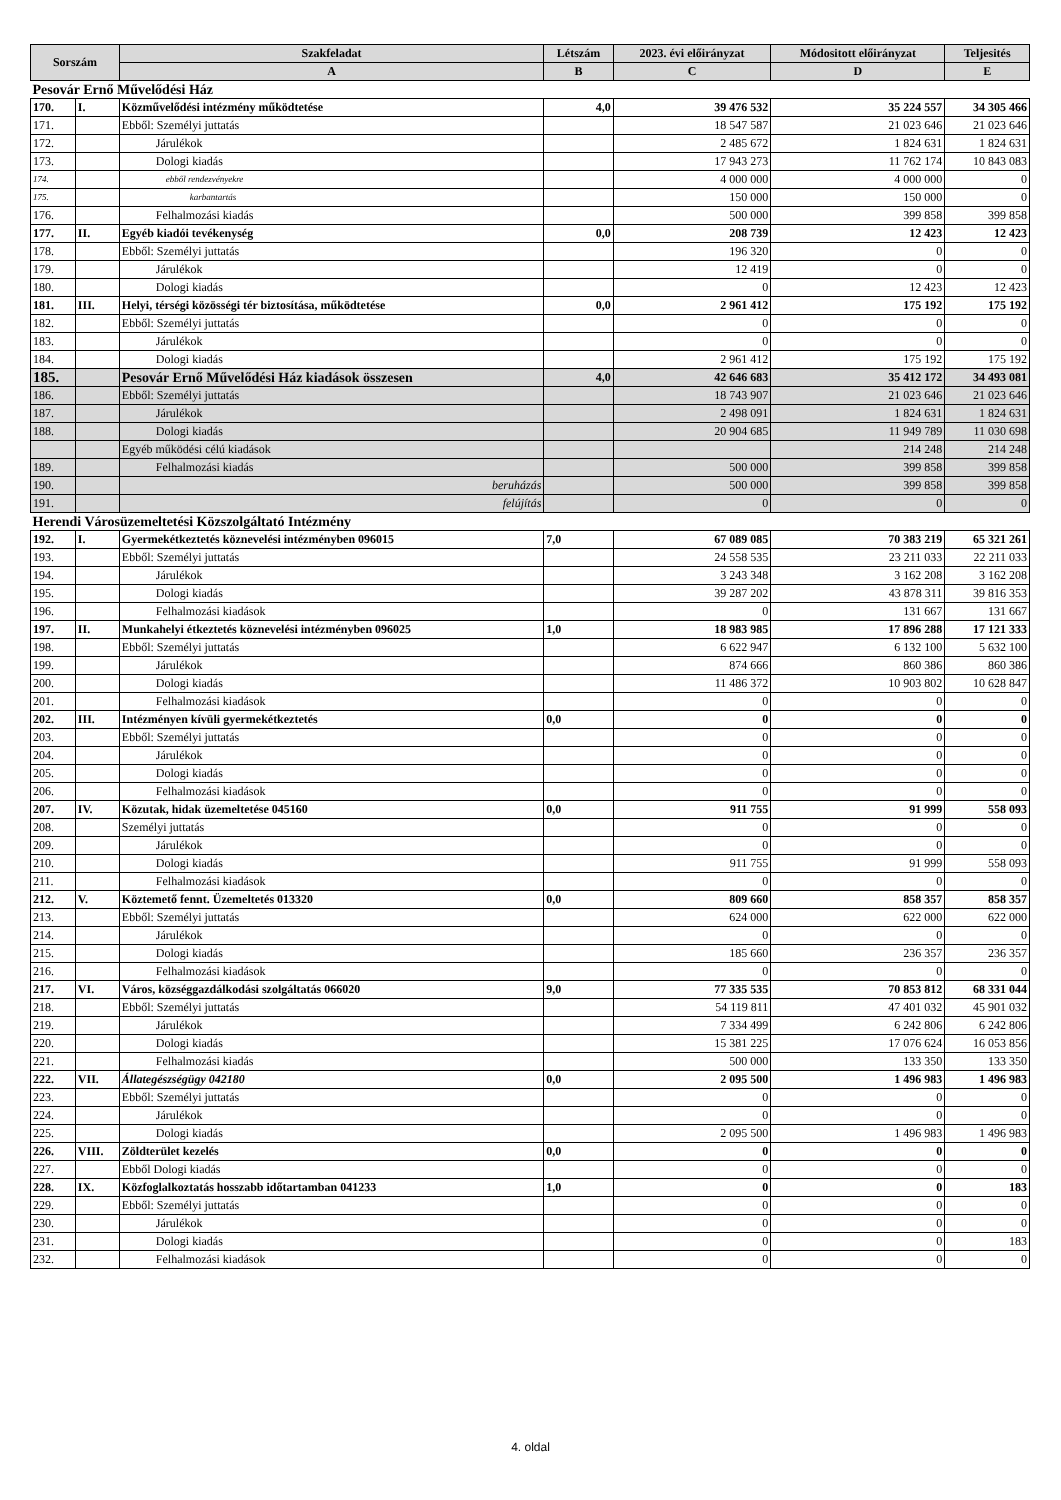| Sorszám | | Szakfeladat | Létszám | 2023. évi előirányzat | Módositott előirányzat | Teljesités |
| --- | --- | --- | --- | --- | --- | --- |
| | | A | B | C | D | E |
| Pesovár Ernő Művelődési Ház | | | | | | |
| 170. | I. | Közművelődési intézmény működtetése | 4,0 | 39 476 532 | 35 224 557 | 34 305 466 |
| 171. | | Ebből: Személyi juttatás | | 18 547 587 | 21 023 646 | 21 023 646 |
| 172. | | Járulékok | | 2 485 672 | 1 824 631 | 1 824 631 |
| 173. | | Dologi kiadás | | 17 943 273 | 11 762 174 | 10 843 083 |
| 174. | | ebből rendezvényekre | | 4 000 000 | 4 000 000 | 0 |
| 175. | | karbantartás | | 150 000 | 150 000 | 0 |
| 176. | | Felhalmozási kiadás | | 500 000 | 399 858 | 399 858 |
| 177. | II. | Egyéb kiadói tevékenység | 0,0 | 208 739 | 12 423 | 12 423 |
| 178. | | Ebből: Személyi juttatás | | 196 320 | 0 | 0 |
| 179. | | Járulékok | | 12 419 | 0 | 0 |
| 180. | | Dologi kiadás | | 0 | 12 423 | 12 423 |
| 181. | III. | Helyi, térségi közösségi tér biztosítása, működtetése | 0,0 | 2 961 412 | 175 192 | 175 192 |
| 182. | | Ebből: Személyi juttatás | | 0 | 0 | 0 |
| 183. | | Járulékok | | 0 | 0 | 0 |
| 184. | | Dologi kiadás | | 2 961 412 | 175 192 | 175 192 |
| 185. | | Pesovár Ernő Művelődési Ház kiadások összesen | 4,0 | 42 646 683 | 35 412 172 | 34 493 081 |
| 186. | | Ebből: Személyi juttatás | | 18 743 907 | 21 023 646 | 21 023 646 |
| 187. | | Járulékok | | 2 498 091 | 1 824 631 | 1 824 631 |
| 188. | | Dologi kiadás | | 20 904 685 | 11 949 789 | 11 030 698 |
| | | Egyéb működési célú kiadások | | | 214 248 | 214 248 |
| 189. | | Felhalmozási kiadás | | 500 000 | 399 858 | 399 858 |
| 190. | | beruházás | | 500 000 | 399 858 | 399 858 |
| 191. | | felújítás | | 0 | 0 | 0 |
| Herendi Városüzemeltetési Közszolgáltató Intézmény | | | | | | |
| 192. | I. | Gyermekétkeztetés köznevelési intézményben 096015 | 7,0 | 67 089 085 | 70 383 219 | 65 321 261 |
| 193. | | Ebből: Személyi juttatás | | 24 558 535 | 23 211 033 | 22 211 033 |
| 194. | | Járulékok | | 3 243 348 | 3 162 208 | 3 162 208 |
| 195. | | Dologi kiadás | | 39 287 202 | 43 878 311 | 39 816 353 |
| 196. | | Felhalmozási kiadások | | 0 | 131 667 | 131 667 |
| 197. | II. | Munkahelyi étkeztetés köznevelési intézményben 096025 | 1,0 | 18 983 985 | 17 896 288 | 17 121 333 |
| 198. | | Ebből: Személyi juttatás | | 6 622 947 | 6 132 100 | 5 632 100 |
| 199. | | Járulékok | | 874 666 | 860 386 | 860 386 |
| 200. | | Dologi kiadás | | 11 486 372 | 10 903 802 | 10 628 847 |
| 201. | | Felhalmozási kiadások | | 0 | 0 | 0 |
| 202. | III. | Intézményen kívüli gyermekétkeztetés | 0,0 | 0 | 0 | 0 |
| 203. | | Ebből: Személyi juttatás | | 0 | 0 | 0 |
| 204. | | Járulékok | | 0 | 0 | 0 |
| 205. | | Dologi kiadás | | 0 | 0 | 0 |
| 206. | | Felhalmozási kiadások | | 0 | 0 | 0 |
| 207. | IV. | Közutak, hidak üzemeltetése 045160 | 0,0 | 911 755 | 91 999 | 558 093 |
| 208. | | Személyi juttatás | | 0 | 0 | 0 |
| 209. | | Járulékok | | 0 | 0 | 0 |
| 210. | | Dologi kiadás | | 911 755 | 91 999 | 558 093 |
| 211. | | Felhalmozási kiadások | | 0 | 0 | 0 |
| 212. | V. | Köztemető fennt. Üzemeltetés 013320 | 0,0 | 809 660 | 858 357 | 858 357 |
| 213. | | Ebből: Személyi juttatás | | 624 000 | 622 000 | 622 000 |
| 214. | | Járulékok | | 0 | 0 | 0 |
| 215. | | Dologi kiadás | | 185 660 | 236 357 | 236 357 |
| 216. | | Felhalmozási kiadások | | 0 | 0 | 0 |
| 217. | VI. | Város, községgazdálkodási szolgáltatás 066020 | 9,0 | 77 335 535 | 70 853 812 | 68 331 044 |
| 218. | | Ebből: Személyi juttatás | | 54 119 811 | 47 401 032 | 45 901 032 |
| 219. | | Járulékok | | 7 334 499 | 6 242 806 | 6 242 806 |
| 220. | | Dologi kiadás | | 15 381 225 | 17 076 624 | 16 053 856 |
| 221. | | Felhalmozási kiadás | | 500 000 | 133 350 | 133 350 |
| 222. | VII. | Állategészségügy 042180 | 0,0 | 2 095 500 | 1 496 983 | 1 496 983 |
| 223. | | Ebből: Személyi juttatás | | 0 | 0 | 0 |
| 224. | | Járulékok | | 0 | 0 | 0 |
| 225. | | Dologi kiadás | | 2 095 500 | 1 496 983 | 1 496 983 |
| 226. | VIII. | Zöldterület kezelés | 0,0 | 0 | 0 | 0 |
| 227. | | Ebből Dologi kiadás | | 0 | 0 | 0 |
| 228. | IX. | Közfoglalkoztatás hosszabb időtartamban 041233 | 1,0 | 0 | 0 | 183 |
| 229. | | Ebből: Személyi juttatás | | 0 | 0 | 0 |
| 230. | | Járulékok | | 0 | 0 | 0 |
| 231. | | Dologi kiadás | | 0 | 0 | 183 |
| 232. | | Felhalmozási kiadások | | 0 | 0 | 0 |
4. oldal